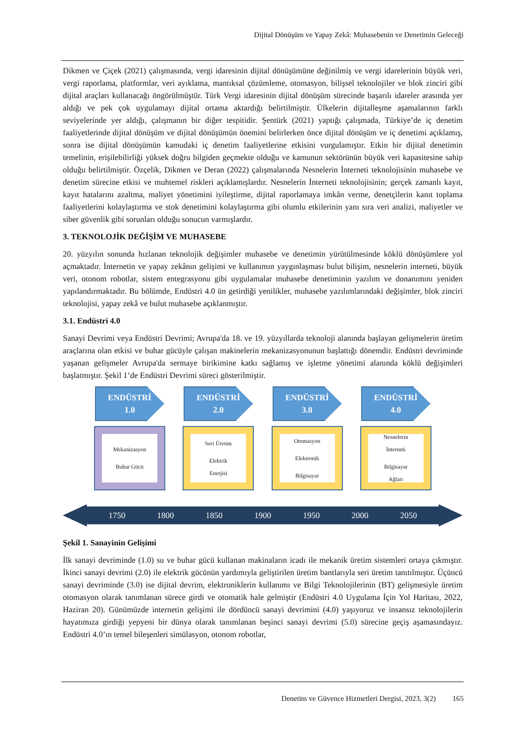Dijital Dönüşüm ve Yapay Zekâ: Muhasebenin ve Denetimin Geleceği
Dikmen ve Çiçek (2021) çalışmasında, vergi idaresinin dijital dönüşümüne değinilmiş ve vergi idarelerinin büyük veri, vergi raporlama, platformlar, veri ayıklama, mantıksal çözümleme, otomasyon, bilişsel teknolojiler ve blok zinciri gibi dijital araçları kullanacağı öngörülmüştür. Türk Vergi idaresinin dijital dönüşüm sürecinde başarılı idareler arasında yer aldığı ve pek çok uygulamayı dijital ortama aktardığı belirtilmiştir. Ülkelerin dijitalleşme aşamalarının farklı seviyelerinde yer aldığı, çalışmanın bir diğer tespitidir. Şentürk (2021) yaptığı çalışmada, Türkiye’de iç denetim faaliyetlerinde dijital dönüşüm ve dijital dönüşümün önemini belirlerken önce dijital dönüşüm ve iç denetimi açıklamış, sonra ise dijital dönüşümün kamudaki iç denetim faaliyetlerine etkisini vurgulamıştır. Etkin bir dijital denetimin temelinin, erişilebilirliği yüksek doğru bilgiden geçmekte olduğu ve kamunun sektörünün büyük veri kapasitesine sahip olduğu belirtilmiştir. Özçelik, Dikmen ve Deran (2022) çalışmalarında Nesnelerin İnterneti teknolojisinin muhasebe ve denetim sürecine etkisi ve muhtemel riskleri açıklamışlardır. Nesnelerin İnterneti teknolojisinin; gerçek zamanlı kayıt, kayıt hatalarını azaltma, maliyet yönetimini iyileştirme, dijital raporlamaya imkân verme, denetçilerin kanıt toplama faaliyetlerini kolaylaştırma ve stok denetimini kolaylaştırma gibi olumlu etkilerinin yanı sıra veri analizi, maliyetler ve siber güvenlik gibi sorunları olduğu sonucun varmışlardır.
3. TEKNOLOJİK DEĞİŞİM VE MUHASEBE
20. yüzyılın sonunda hızlanan teknolojik değişimler muhasebe ve denetimin yürütülmesinde köklü dönüşümlere yol açmaktadır. İnternetin ve yapay zekânın gelişimi ve kullanımın yaygınlaşması bulut bilişim, nesnelerin interneti, büyük veri, otonom robotlar, sistem entegrasyonu gibi uygulamalar muhasebe denetiminin yazılım ve donanımını yeniden yapılandırmaktadır. Bu bölümde, Endüstri 4.0 ün getirdiği yenilikler, muhasebe yazılımlarındaki değişimler, blok zinciri teknolojisi, yapay zekâ ve bulut muhasebe açıklanmıştır.
3.1. Endüstri 4.0
Sanayi Devrimi veya Endüstri Devrimi; Avrupa'da 18. ve 19. yüzyıllarda teknoloji alanında başlayan gelişmelerin üretim araçlarına olan etkisi ve buhar gücüyle çalışan makinelerin mekanizasyonunun başlattığı dönemdir. Endüstri devriminde yaşanan gelişmeler Avrupa'da sermaye birikimine katkı sağlamış ve işletme yönetimi alanında köklü değişimleri başlatmıştır. Şekil 1’de Endüstri Devrimi süreci gösterilmiştir.
ENDÜSTRİ
1.0
Mekanizasyon
Buhar Gücü
ENDÜSTRİ
2.0
Seri Üretim
Elektrik
Enerjisi
ENDÜSTRİ
3.0
Otomasyon
Elektronik
Bilgisayar
ENDÜSTRİ
4.0
Nesnelerin
İnterneti
Bilgisayar
Ağları
1750 1800 1850 1900 1950 2000 2050
Şekil 1. Sanayinin Gelişimi
İlk sanayi devriminde (1.0) su ve buhar gücü kullanan makinaların icadı ile mekanik üretim sistemleri ortaya çıkmıştır. İkinci sanayi devrimi (2.0) ile elektrik gücünün yardımıyla geliştirilen üretim bantlarıyla seri üretim tanıtılmıştır. Üçüncü sanayi devriminde (3.0) ise dijital devrim, elektroniklerin kullanımı ve Bilgi Teknolojilerinin (BT) gelişmesiyle üretim otomasyon olarak tanımlanan sürece girdi ve otomatik hale gelmiştir (Endüstri 4.0 Uygulama İçin Yol Haritası, 2022, Haziran 20). Günümüzde internetin gelişimi ile dördüncü sanayi devrimini (4.0) yaşıyoruz ve insansız teknolojilerin hayatımıza girdiği yepyeni bir dünya olarak tanımlanan beşinci sanayi devrimi (5.0) sürecine geçiş aşamasındayız. Endüstri 4.0’ın temel bileşenleri simülasyon, otonom robotlar,
Denetim ve Güvence Hizmetleri Dergisi, 2023, 3(2) 165